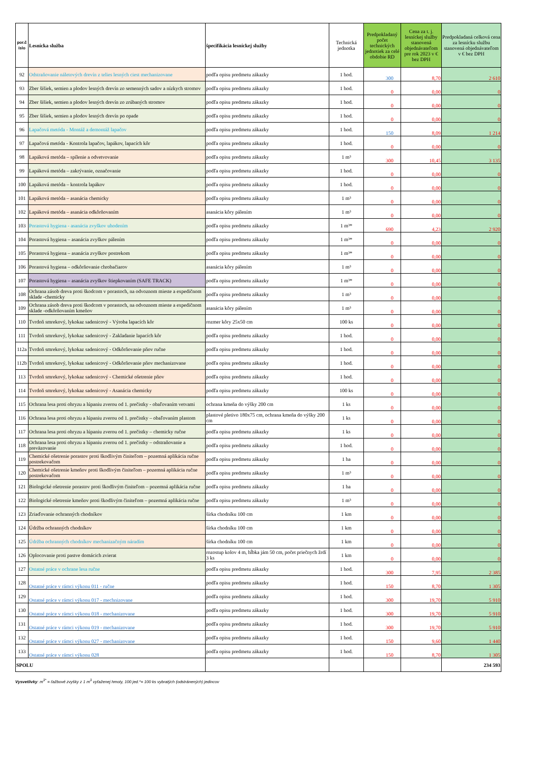| por.č íslo | Lesnícka služba | špecifikácia lesníckej služby | Technická jednotka | Predpokladaný počet technických jednotiek za celé obdobie RD | Cena za t. j. lesníckej služby stanovená objednávateľom pre rok 2023 v € bez DPH | Predpokladaná celková cena za lesnícku službu stanovená objednávateľom v € bez DPH |
| --- | --- | --- | --- | --- | --- | --- |
| 92 | Odstraňovanie náletových drevín z telies lesných ciest mechanizovane | podľa opisu predmetu zákazky | 1 hod. | 300 | 8,70 | 2 610 |
| 93 | Zber šišiek, semien a plodov lesných drevín zo semenných sadov a nízkych stromov | podľa opisu predmetu zákazky | 1 hod. | 0 | 0,00 | 0 |
| 94 | Zber šišiek, semien a plodov lesných drevín zo zrúbaných stromov | podľa opisu predmetu zákazky | 1 hod. | 0 | 0,00 | 0 |
| 95 | Zber šišiek, semien a plodov lesných drevín po opade | podľa opisu predmetu zákazky | 1 hod. | 0 | 0,00 | 0 |
| 96 | Lapačová metóda - Montáž a demontáž lapačov | podľa opisu predmetu zákazky | 1 hod. | 150 | 8,09 | 1 214 |
| 97 | Lapačová metóda - Kontrola lapačov, lapákov, lapacích kôr | podľa opisu predmetu zákazky | 1 hod. | 0 | 0,00 | 0 |
| 98 | Lapáková metóda – spílenie a odvetvovanie | podľa opisu predmetu zákazky | 1 m³ | 300 | 10,45 | 3 135 |
| 99 | Lapáková metóda – zakrývanie, označovanie | podľa opisu predmetu zákazky | 1 hod. | 0 | 0,00 | 0 |
| 100 | Lapáková metóda – kontrola lapákov | podľa opisu predmetu zákazky | 1 hod. | 0 | 0,00 | 0 |
| 101 | Lapáková metóda – asanácia chemicky | podľa opisu predmetu zákazky | 1 m³ | 0 | 0,00 | 0 |
| 102 | Lapáková metóda – asanácia odkôrňovaním | asanácia kôry pálením | 1 m³ | 0 | 0,00 | 0 |
| 103 | Porastová hygiena - asanácia zvyškov uhodením | podľa opisu predmetu zákazky | 1 m³* | 690 | 4,23 | 2 920 |
| 104 | Porastová hygiena – asanácia zvyškov pálením | podľa opisu predmetu zákazky | 1 m³* | 0 | 0,00 | 0 |
| 105 | Porastová hygiena – asanácia zvyškov postrekom | podľa opisu predmetu zákazky | 1 m³* | 0 | 0,00 | 0 |
| 106 | Porastová hygiena – odkôrňovanie chrobačiarov | asanácia kôry pálením | 1 m³ | 0 | 0,00 | 0 |
| 107 | Porastová hygiena – asanácia zvyškov štiepkovaním (SAFE TRACK) | podľa opisu predmetu zákazky | 1 m³* | 0 | 0,00 | 0 |
| 108 | Ochrana zásob dreva proti škodcom v porastoch, na odvoznom mieste a expedičnom sklade -chemicky | podľa opisu predmetu zákazky | 1 m³ | 0 | 0,00 | 0 |
| 109 | Ochrana zásob dreva proti škodcom v porastoch, na odvoznom mieste a expedičnom sklade -odkôrňovaním kmeňov | asanácia kôry pálením | 1 m³ | 0 | 0,00 | 0 |
| 110 | Tvrdoň smrekový, lykokaz sadenicový - Výroba lapacích kôr | rozmer kôry 25x50 cm | 100 ks | 0 | 0,00 | 0 |
| 111 | Tvrdoň smrekový, lykokaz sadenicový - Zakladanie lapacích kôr | podľa opisu predmetu zákazky | 1 hod. | 0 | 0,00 | 0 |
| 112a | Tvrdoň smrekový, lykokaz sadenicový - Odkôrňovanie pňov ručne | podľa opisu predmetu zákazky | 1 hod. | 0 | 0,00 | 0 |
| 112b | Tvrdoň smrekový, lykokaz sadenicový - Odkôrňovanie pňov mechanizovane | podľa opisu predmetu zákazky | 1 hod. | 0 | 0,00 | 0 |
| 113 | Tvrdoň smrekový, lykokaz sadenicový - Chemické ošetrenie pňov | podľa opisu predmetu zákazky | 1 hod. | 0 | 0,00 | 0 |
| 114 | Tvrdoň smrekový, lykokaz sadenicový - Asanácia chemicky | podľa opisu predmetu zákazky | 100 ks | 0 | 0,00 | 0 |
| 115 | Ochrana lesa proti ohryzu a lúpaniu zverou od 1. prečistky - obaľovaním vetvami | ochrana kmeňa do výšky 200 cm | 1 ks | 0 | 0,00 | 0 |
| 116 | Ochrana lesa proti ohryzu a lúpaniu zverou od 1. prečistky – obaľovaním plastom | plastové pletivo 180x75 cm, ochrana kmeňa do výšky 200 cm | 1 ks | 0 | 0,00 | 0 |
| 117 | Ochrana lesa proti ohryzu a lúpaniu zverou od 1. prečistky – chemicky ručne | podľa opisu predmetu zákazky | 1 ks | 0 | 0,00 | 0 |
| 118 | Ochrana lesa proti ohryzu a lúpaniu zverou od 1. prečistky – odstraňovanie a preväzovanie | podľa opisu predmetu zákazky | 1 hod. | 0 | 0,00 | 0 |
| 119 | Chemické ošetrenie porastov proti škodlivým činiteľom – pozemná aplikácia ručne postrekovačom | podľa opisu predmetu zákazky | 1 ha | 0 | 0,00 | 0 |
| 120 | Chemické ošetrenie kmeňov proti škodlivým činiteľom – pozemná aplikácia ručne postrekovačom | podľa opisu predmetu zákazky | 1 m³ | 0 | 0,00 | 0 |
| 121 | Biologické ošetrenie porastov proti škodlivým činiteľom – pozemná aplikácia ručne | podľa opisu predmetu zákazky | 1 ha | 0 | 0,00 | 0 |
| 122 | Biologické ošetrenie kmeňov proti škodlivým činiteľom – pozemná aplikácia ručne | podľa opisu predmetu zákazky | 1 m³ | 0 | 0,00 | 0 |
| 123 | Zriaďovanie ochranných chodníkov | šírka chodníku 100 cm | 1 km | 0 | 0,00 | 0 |
| 124 | Údržba ochranných chodníkov | šírka chodníku 100 cm | 1 km | 0 | 0,00 | 0 |
| 125 | Údržba ochranných chodníkov mechanizačným náradím | šírka chodníku 100 cm | 1 km | 0 | 0,00 | 0 |
| 126 | Oplocovanie proti pastve domácich zvierat | rozostup kolov 4 m, hĺbka jám 50 cm, počet priečnych žrdí 3 ks | 1 km | 0 | 0,00 | 0 |
| 127 | Ostatné práce v ochrane lesa ručne | podľa opisu predmetu zákazky | 1 hod. | 300 | 7,95 | 2 385 |
| 128 | Ostatné práce v rámci výkonu 011 - ručne | podľa opisu predmetu zákazky | 1 hod. | 150 | 8,70 | 1 305 |
| 129 | Ostatné práce v rámci výkonu 017 - mechnizovane | podľa opisu predmetu zákazky | 1 hod. | 300 | 19,70 | 5 910 |
| 130 | Ostatné práce v rámci výkonu 018 - mechanizovane | podľa opisu predmetu zákazky | 1 hod. | 300 | 19,70 | 5 910 |
| 131 | Ostatné práce v rámci výkonu 019 - mechanizovane | podľa opisu predmetu zákazky | 1 hod. | 300 | 19,70 | 5 910 |
| 132 | Ostatné práce v rámci výkonu 027 - mechanizovane | podľa opisu predmetu zákazky | 1 hod. | 150 | 9,60 | 1 440 |
| 133 | Ostatné práce v rámci výkonu 028 | podľa opisu predmetu zákazky | 1 hod. | 150 | 8,70 | 1 305 |
| SPOLU | | | | | | 234 593 |
Vysvetlivky: m<sup>3*</sup> = ťažbové zvyšky z 1 m<sup>3</sup> vyťaženej hmoty, 100 jed.*= 100 ks vybratých (odstránených) jedincov